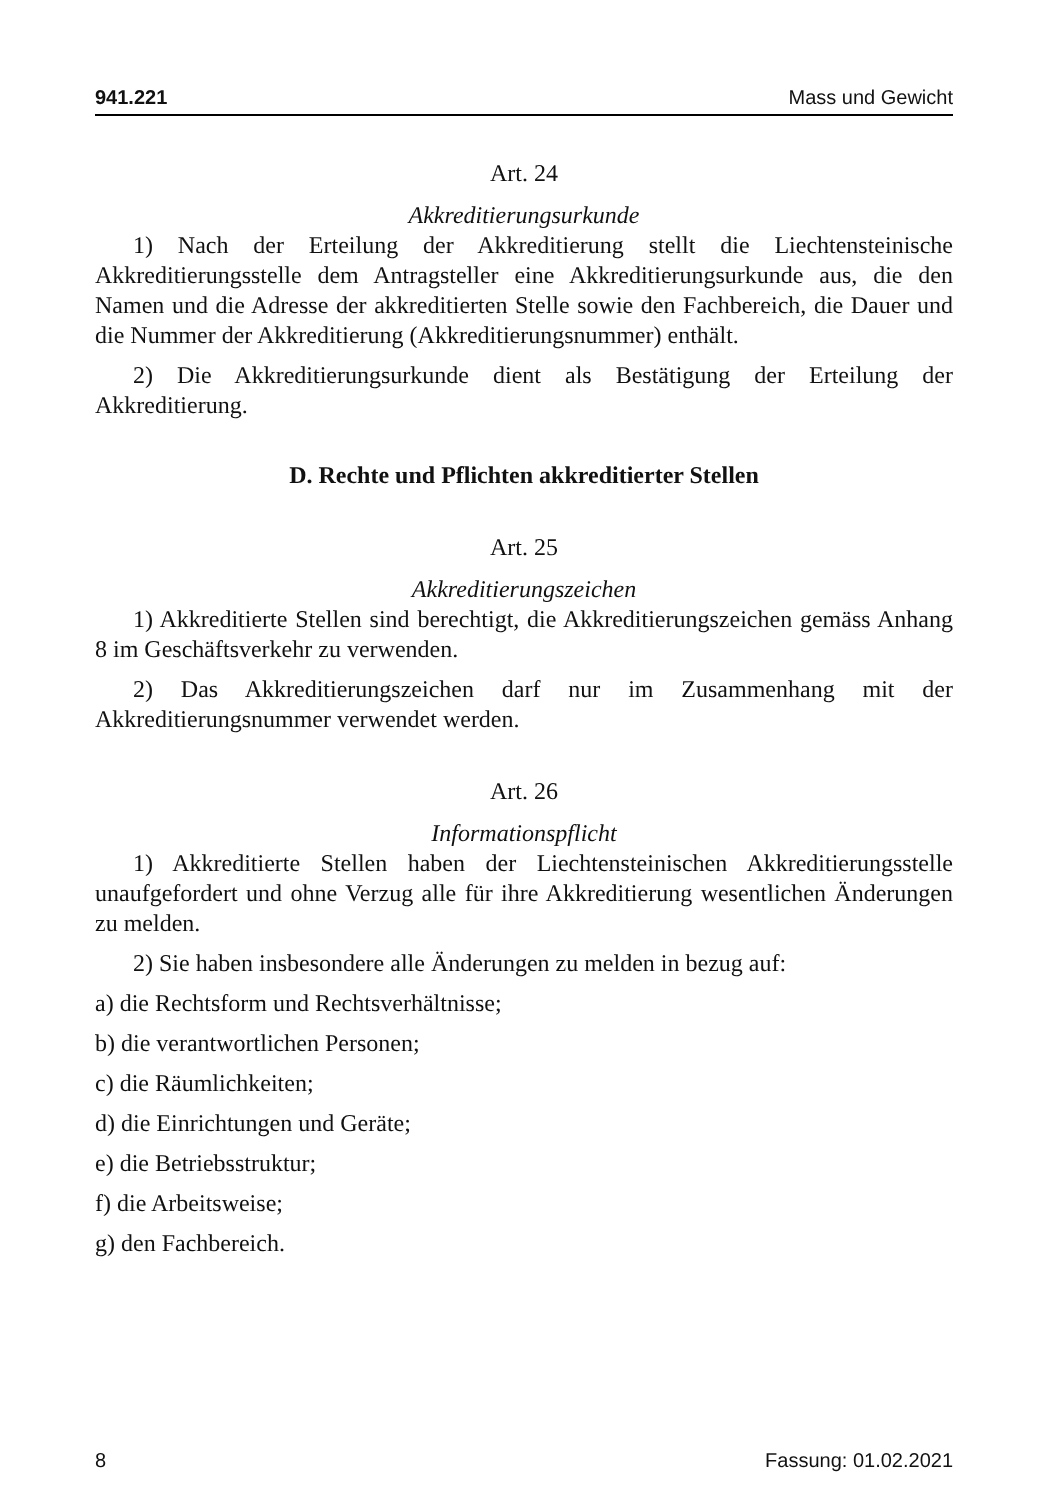941.221 Mass und Gewicht
Art. 24
Akkreditierungsurkunde
1) Nach der Erteilung der Akkreditierung stellt die Liechtensteinische Akkreditierungsstelle dem Antragsteller eine Akkreditierungsurkunde aus, die den Namen und die Adresse der akkreditierten Stelle sowie den Fachbereich, die Dauer und die Nummer der Akkreditierung (Akkreditierungsnummer) enthält.
2) Die Akkreditierungsurkunde dient als Bestätigung der Erteilung der Akkreditierung.
D. Rechte und Pflichten akkreditierter Stellen
Art. 25
Akkreditierungszeichen
1) Akkreditierte Stellen sind berechtigt, die Akkreditierungszeichen gemäss Anhang 8 im Geschäftsverkehr zu verwenden.
2) Das Akkreditierungszeichen darf nur im Zusammenhang mit der Akkreditierungsnummer verwendet werden.
Art. 26
Informationspflicht
1) Akkreditierte Stellen haben der Liechtensteinischen Akkreditierungsstelle unaufgefordert und ohne Verzug alle für ihre Akkreditierung wesentlichen Änderungen zu melden.
2) Sie haben insbesondere alle Änderungen zu melden in bezug auf:
a) die Rechtsform und Rechtsverhältnisse;
b) die verantwortlichen Personen;
c) die Räumlichkeiten;
d) die Einrichtungen und Geräte;
e) die Betriebsstruktur;
f) die Arbeitsweise;
g) den Fachbereich.
8 Fassung: 01.02.2021